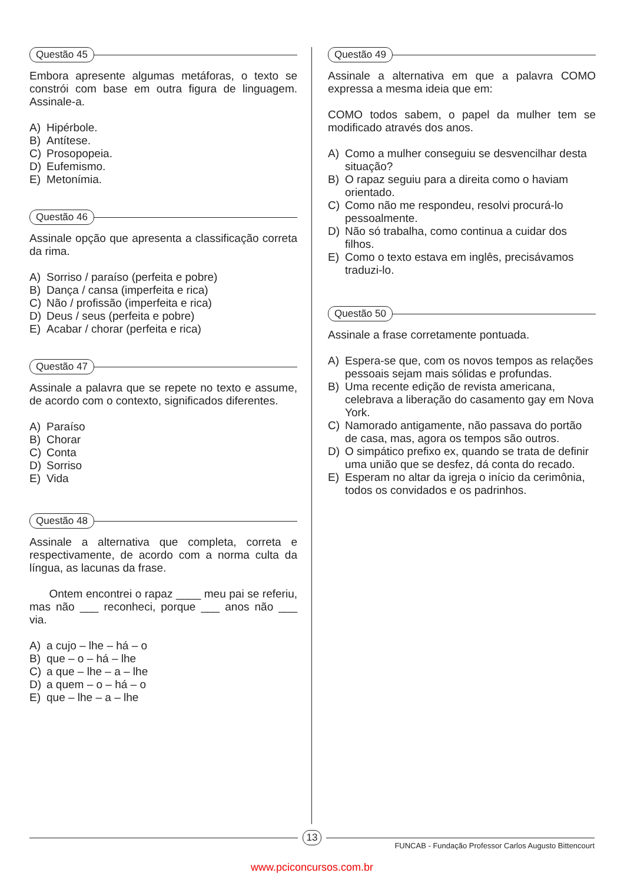Questão 45
Embora apresente algumas metáforas, o texto se constrói com base em outra figura de linguagem. Assinale-a.
A) Hipérbole.
B) Antítese.
C) Prosopopeia.
D) Eufemismo.
E) Metonímia.
Questão 46
Assinale opção que apresenta a classificação correta da rima.
A) Sorriso / paraíso (perfeita e pobre)
B) Dança / cansa (imperfeita e rica)
C) Não / profissão (imperfeita e rica)
D) Deus / seus (perfeita e pobre)
E) Acabar / chorar (perfeita e rica)
Questão 47
Assinale a palavra que se repete no texto e assume, de acordo com o contexto, significados diferentes.
A) Paraíso
B) Chorar
C) Conta
D) Sorriso
E) Vida
Questão 48
Assinale a alternativa que completa, correta e respectivamente, de acordo com a norma culta da língua, as lacunas da frase.
Ontem encontrei o rapaz ____ meu pai se referiu, mas não ___ reconheci, porque ___ anos não ___ via.
A) a cujo – lhe – há – o
B) que – o – há – lhe
C) a que – lhe – a – lhe
D) a quem – o – há – o
E) que – lhe – a – lhe
Questão 49
Assinale a alternativa em que a palavra COMO expressa a mesma ideia que em:
COMO todos sabem, o papel da mulher tem se modificado através dos anos.
A) Como a mulher conseguiu se desvencilhar desta situação?
B) O rapaz seguiu para a direita como o haviam orientado.
C) Como não me respondeu, resolvi procurá-lo pessoalmente.
D) Não só trabalha, como continua a cuidar dos filhos.
E) Como o texto estava em inglês, precisávamos traduzi-lo.
Questão 50
Assinale a frase corretamente pontuada.
A) Espera-se que, com os novos tempos as relações pessoais sejam mais sólidas e profundas.
B) Uma recente edição de revista americana, celebrava a liberação do casamento gay em Nova York.
C) Namorado antigamente, não passava do portão de casa, mas, agora os tempos são outros.
D) O simpático prefixo ex, quando se trata de definir uma união que se desfez, dá conta do recado.
E) Esperam no altar da igreja o início da cerimônia, todos os convidados e os padrinhos.
13
FUNCAB - Fundação Professor Carlos Augusto Bittencourt
www.pciconcursos.com.br